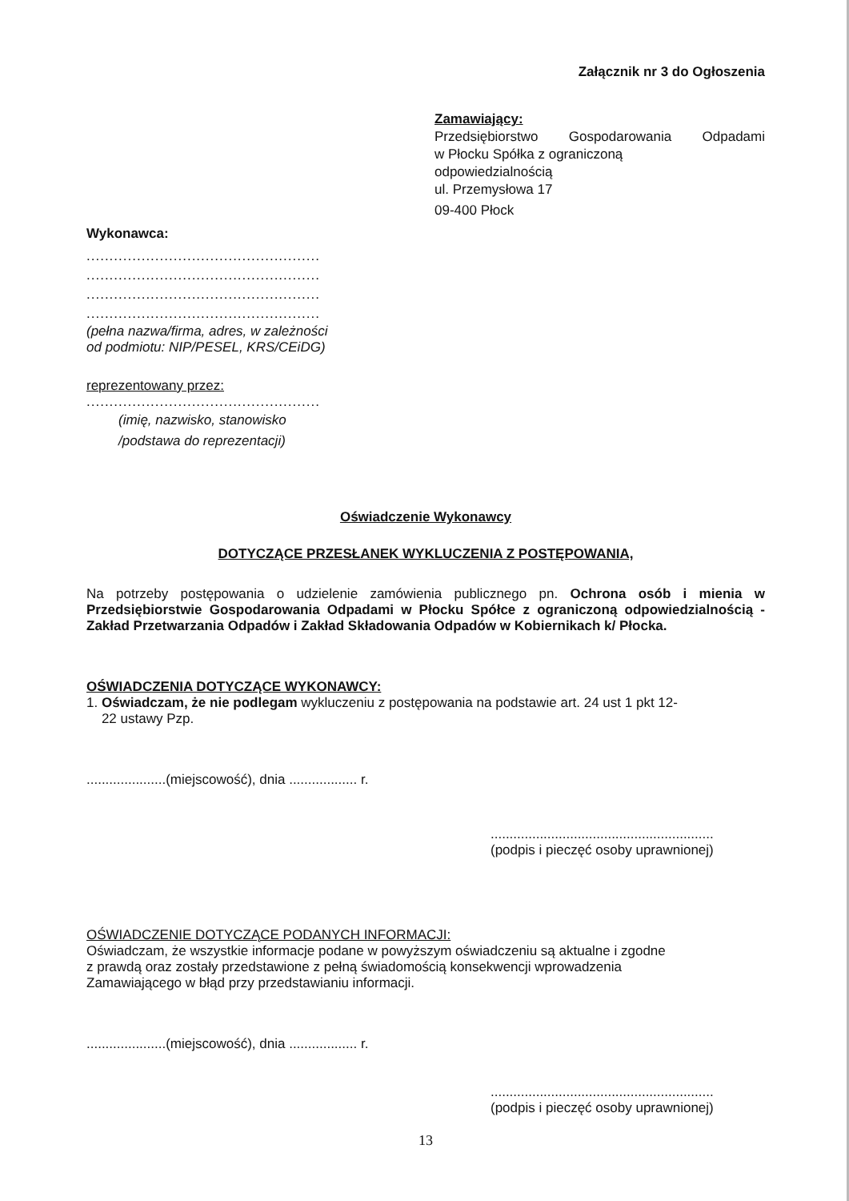Załącznik nr 3 do Ogłoszenia
Zamawiający:
Przedsiębiorstwo Gospodarowania Odpadami
w Płocku Spółka z ograniczoną
odpowiedzialnością
ul. Przemysłowa 17
09-400 Płock
Wykonawca:
...................................................
...................................................
...................................................
...................................................
(pełna nazwa/firma, adres, w zależności
od podmiotu: NIP/PESEL, KRS/CEiDG)
reprezentowany przez:
...................................................
(imię, nazwisko, stanowisko
/podstawa do reprezentacji)
Oświadczenie Wykonawcy
DOTYCZĄCE PRZESŁANEK WYKLUCZENIA Z POSTĘPOWANIA,
Na potrzeby postępowania o udzielenie zamówienia publicznego pn. Ochrona osób i mienia w Przedsiębiorstwie Gospodarowania Odpadami w Płocku Spółce z ograniczoną odpowiedzialnością - Zakład Przetwarzania Odpadów i Zakład Składowania Odpadów w Kobiernikach k/ Płocka.
OŚWIADCZENIA DOTYCZĄCE WYKONAWCY:
1. Oświadczam, że nie podlegam wykluczeniu z postępowania na podstawie art. 24 ust 1 pkt 12-
22 ustawy Pzp.
.....................(miejscowość), dnia .................. r.
...........................................................
(podpis i pieczęć osoby uprawnionej)
OŚWIADCZENIE DOTYCZĄCE PODANYCH INFORMACJI:
Oświadczam, że wszystkie informacje podane w powyższym oświadczeniu są aktualne i zgodne
z prawdą oraz zostały przedstawione z pełną świadomością konsekwencji wprowadzenia
Zamawiającego w błąd przy przedstawianiu informacji.
.....................(miejscowość), dnia .................. r.
...........................................................
(podpis i pieczęć osoby uprawnionej)
13